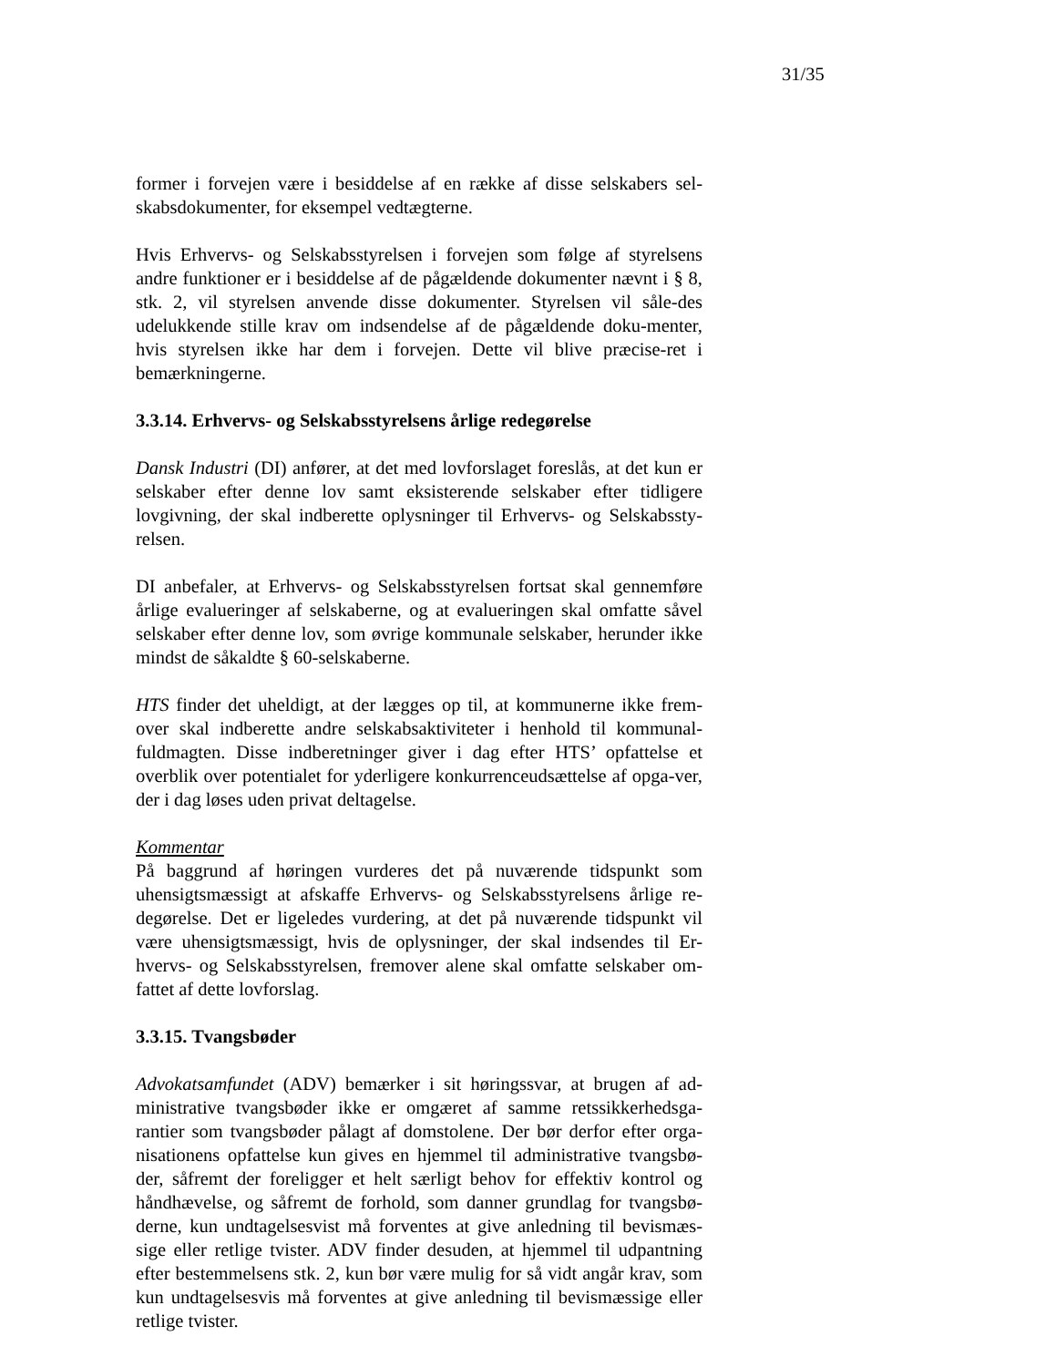31/35
former i forvejen være i besiddelse af en række af disse selskabers sel-skabsdokumenter, for eksempel vedtægterne.
Hvis Erhvervs- og Selskabsstyrelsen i forvejen som følge af styrelsens andre funktioner er i besiddelse af de pågældende dokumenter nævnt i § 8, stk. 2, vil styrelsen anvende disse dokumenter. Styrelsen vil såle-des udelukkende stille krav om indsendelse af de pågældende doku-menter, hvis styrelsen ikke har dem i forvejen. Dette vil blive præcise-ret i bemærkningerne.
3.3.14. Erhvervs- og Selskabsstyrelsens årlige redegørelse
Dansk Industri (DI) anfører, at det med lovforslaget foreslås, at det kun er selskaber efter denne lov samt eksisterende selskaber efter tidligere lovgivning, der skal indberette oplysninger til Erhvervs- og Selskabssty-relsen.
DI anbefaler, at Erhvervs- og Selskabsstyrelsen fortsat skal gennemføre årlige evalueringer af selskaberne, og at evalueringen skal omfatte såvel selskaber efter denne lov, som øvrige kommunale selskaber, herunder ikke mindst de såkaldte § 60-selskaberne.
HTS finder det uheldigt, at der lægges op til, at kommunerne ikke frem-over skal indberette andre selskabsaktiviteter i henhold til kommunal-fuldmagten. Disse indberetninger giver i dag efter HTS’ opfattelse et overblik over potentialet for yderligere konkurrenceudsættelse af opga-ver, der i dag løses uden privat deltagelse.
Kommentar
På baggrund af høringen vurderes det på nuværende tidspunkt som uhensigtsmæssigt at afskaffe Erhvervs- og Selskabsstyrelsens årlige re-degørelse. Det er ligeledes vurdering, at det på nuværende tidspunkt vil være uhensigtsmæssigt, hvis de oplysninger, der skal indsendes til Er-hvervs- og Selskabsstyrelsen, fremover alene skal omfatte selskaber om-fattet af dette lovforslag.
3.3.15. Tvangsbøder
Advokatsamfundet (ADV) bemærker i sit høringssvar, at brugen af ad-ministrative tvangsbøder ikke er omgæret af samme retssikkerhedsga-rantier som tvangsbøder pålagt af domstolene. Der bør derfor efter orga-nisationens opfattelse kun gives en hjemmel til administrative tvangsbø-der, såfremt der foreligger et helt særligt behov for effektiv kontrol og håndhævelse, og såfremt de forhold, som danner grundlag for tvangsbø-derne, kun undtagelsesvist må forventes at give anledning til bevismæs-sige eller retlige tvister. ADV finder desuden, at hjemmel til udpantning efter bestemmelsens stk. 2, kun bør være mulig for så vidt angår krav, som kun undtagelsesvis må forventes at give anledning til bevismæssige eller retlige tvister.